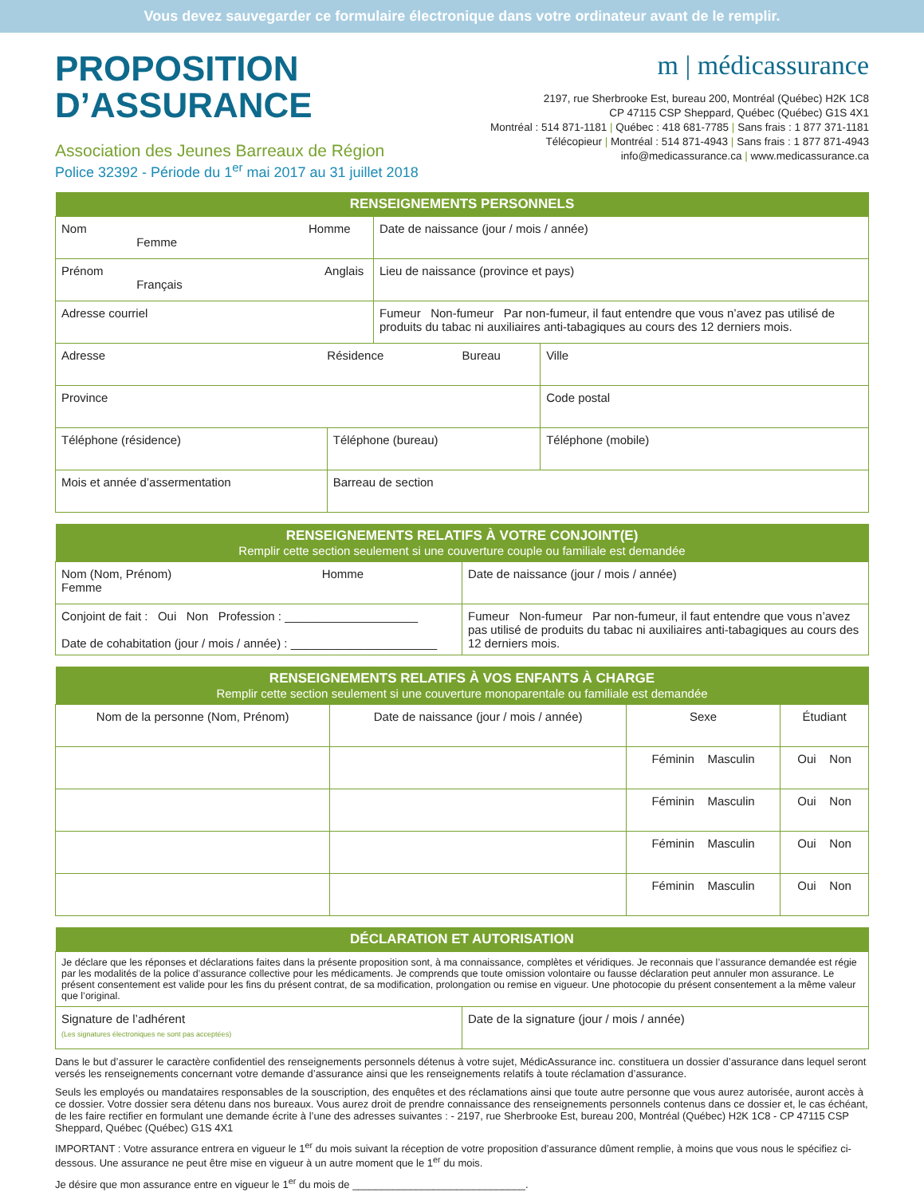Vous devez sauvegarder ce formulaire électronique dans votre ordinateur avant de le remplir.
PROPOSITION
D’ASSURANCE
Association des Jeunes Barreaux de Région
Police 32392 - Période du 1<sup>er</sup> mai 2017 au 31 juillet 2018
m | médicassurance
2197, rue Sherbrooke Est, bureau 200, Montréal (Québec) H2K 1C8
CP 47115 CSP Sheppard, Québec (Québec) G1S 4X1
Montréal : 514 871-1181 | Québec : 418 681-7785 | Sans frais : 1 877 371-1181
Télécopieur | Montréal : 514 871-4943 | Sans frais : 1 877 871-4943
info@medicassurance.ca | www.medicassurance.ca
| RENSEIGNEMENTS PERSONNELS | | | |
| --- | --- | --- | --- |
| Nom Homme Femme | | Date de naissance (jour / mois / année) | |
| Prénom Anglais Français | | Lieu de naissance (province et pays) | |
| Adresse courriel | | Fumeur Non-fumeur Par non-fumeur, il faut entendre que vous n’avez pas utilisé de produits du tabac ni auxiliaires anti-tabagiques au cours des 12 derniers mois. | |
| Adresse Résidence Bureau | | | Ville |
| Province | | | Code postal |
| Téléphone (résidence) | Téléphone (bureau) | | Téléphone (mobile) |
| Mois et année d’assermentation | Barreau de section | | |
| RENSEIGNEMENTS RELATIFS À VOTRE CONJOINT(E) Remplir cette section seulement si une couverture couple ou familiale est demandée | |
| --- | --- |
| Nom (Nom, Prénom) Homme Femme | Date de naissance (jour / mois / année) |
| Conjoint de fait : Oui Non Profession : ____________________ Date de cohabitation (jour / mois / année) : ______________________ | Fumeur Non-fumeur Par non-fumeur, il faut entendre que vous n’avez pas utilisé de produits du tabac ni auxiliaires anti-tabagiques au cours des 12 derniers mois. |
| RENSEIGNEMENTS RELATIFS À VOS ENFANTS À CHARGE Remplir cette section seulement si une couverture monoparentale ou familiale est demandée | | | |
| --- | --- | --- | --- |
| Nom de la personne (Nom, Prénom) | Date de naissance (jour / mois / année) | Sexe | Étudiant |
| | | Féminin Masculin | Oui Non |
| | | Féminin Masculin | Oui Non |
| | | Féminin Masculin | Oui Non |
| | | Féminin Masculin | Oui Non |
| DÉCLARATION ET AUTORISATION | |
| --- | --- |
| Je déclare que les réponses et déclarations faites dans la présente proposition sont, à ma connaissance, complètes et véridiques. Je reconnais que l’assurance demandée est régie par les modalités de la police d’assurance collective pour les médicaments. Je comprends que toute omission volontaire ou fausse déclaration peut annuler mon assurance. Le présent consentement est valide pour les fins du présent contrat, de sa modification, prolongation ou remise en vigueur. Une photocopie du présent consentement a la même valeur que l’original. | |
| Signature de l’adhérent (Les signatures électroniques ne sont pas acceptées) | Date de la signature (jour / mois / année) |
Dans le but d’assurer le caractère confidentiel des renseignements personnels détenus à votre sujet, MédicAssurance inc. constituera un dossier d’assurance dans lequel seront versés les renseignements concernant votre demande d’assurance ainsi que les renseignements relatifs à toute réclamation d’assurance.
Seuls les employés ou mandataires responsables de la souscription, des enquêtes et des réclamations ainsi que toute autre personne que vous aurez autorisée, auront accès à ce dossier. Votre dossier sera détenu dans nos bureaux. Vous aurez droit de prendre connaissance des renseignements personnels contenus dans ce dossier et, le cas échéant, de les faire rectifier en formulant une demande écrite à l’une des adresses suivantes : - 2197, rue Sherbrooke Est, bureau 200, Montréal (Québec) H2K 1C8 - CP 47115 CSP Sheppard, Québec (Québec) G1S 4X1
IMPORTANT : Votre assurance entrera en vigueur le 1<sup>er</sup> du mois suivant la réception de votre proposition d’assurance dûment remplie, à moins que vous nous le spécifiez ci-dessous. Une assurance ne peut être mise en vigueur à un autre moment que le 1<sup>er</sup> du mois.
Je désire que mon assurance entre en vigueur le 1<sup>er</sup> du mois de ______________________________.